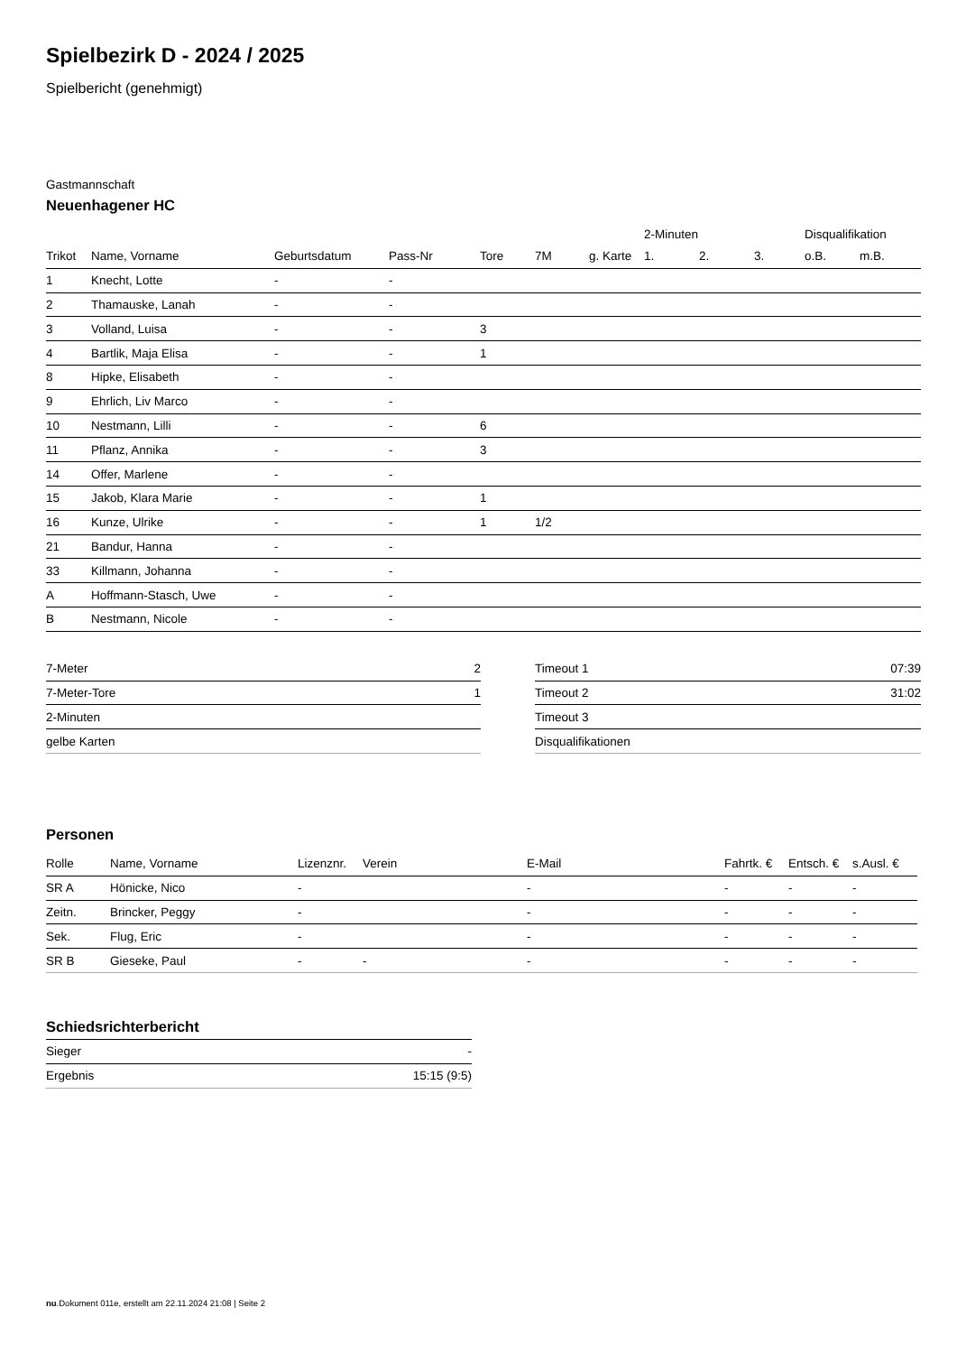Spielbezirk D - 2024 / 2025
Spielbericht (genehmigt)
Gastmannschaft
Neuenhagener HC
| | | | | | | | 2-Minuten | | | Disqualifikation | |
| --- | --- | --- | --- | --- | --- | --- | --- | --- | --- | --- | --- |
| Trikot | Name, Vorname | Geburtsdatum | Pass-Nr | Tore | 7M | g. Karte | 1. | 2. | 3. | o.B. | m.B. |
| 1 | Knecht, Lotte | - | - | | | | | | | | |
| 2 | Thamauske, Lanah | - | - | | | | | | | | |
| 3 | Volland, Luisa | - | - | 3 | | | | | | | |
| 4 | Bartlik, Maja Elisa | - | - | 1 | | | | | | | |
| 8 | Hipke, Elisabeth | - | - | | | | | | | | |
| 9 | Ehrlich, Liv Marco | - | - | | | | | | | | |
| 10 | Nestmann, Lilli | - | - | 6 | | | | | | | |
| 11 | Pflanz, Annika | - | - | 3 | | | | | | | |
| 14 | Offer, Marlene | - | - | | | | | | | | |
| 15 | Jakob, Klara Marie | - | - | 1 | | | | | | | |
| 16 | Kunze, Ulrike | - | - | 1 | 1/2 | | | | | | |
| 21 | Bandur, Hanna | - | - | | | | | | | | |
| 33 | Killmann, Johanna | - | - | | | | | | | | |
| A | Hoffmann-Stasch, Uwe | - | - | | | | | | | | |
| B | Nestmann, Nicole | - | - | | | | | | | | |
| 7-Meter | 2 |
| 7-Meter-Tore | 1 |
| 2-Minuten | |
| gelbe Karten | |
| Timeout 1 | 07:39 |
| Timeout 2 | 31:02 |
| Timeout 3 | |
| Disqualifikationen | |
Personen
| Rolle | Name, Vorname | Lizenznr. | Verein | E-Mail | Fahrtk. € | Entsch. € | s.Ausl. € |
| --- | --- | --- | --- | --- | --- | --- | --- |
| SR A | Hönicke, Nico | - | | - | - | - | - |
| Zeitn. | Brincker, Peggy | - | | - | - | - | - |
| Sek. | Flug, Eric | - | | - | - | - | - |
| SR B | Gieseke, Paul | - | - | - | - | - | - |
Schiedsrichterbericht
| Sieger | - |
| Ergebnis | 15:15 (9:5) |
nu.Dokument 011e, erstellt am 22.11.2024 21:08 | Seite 2